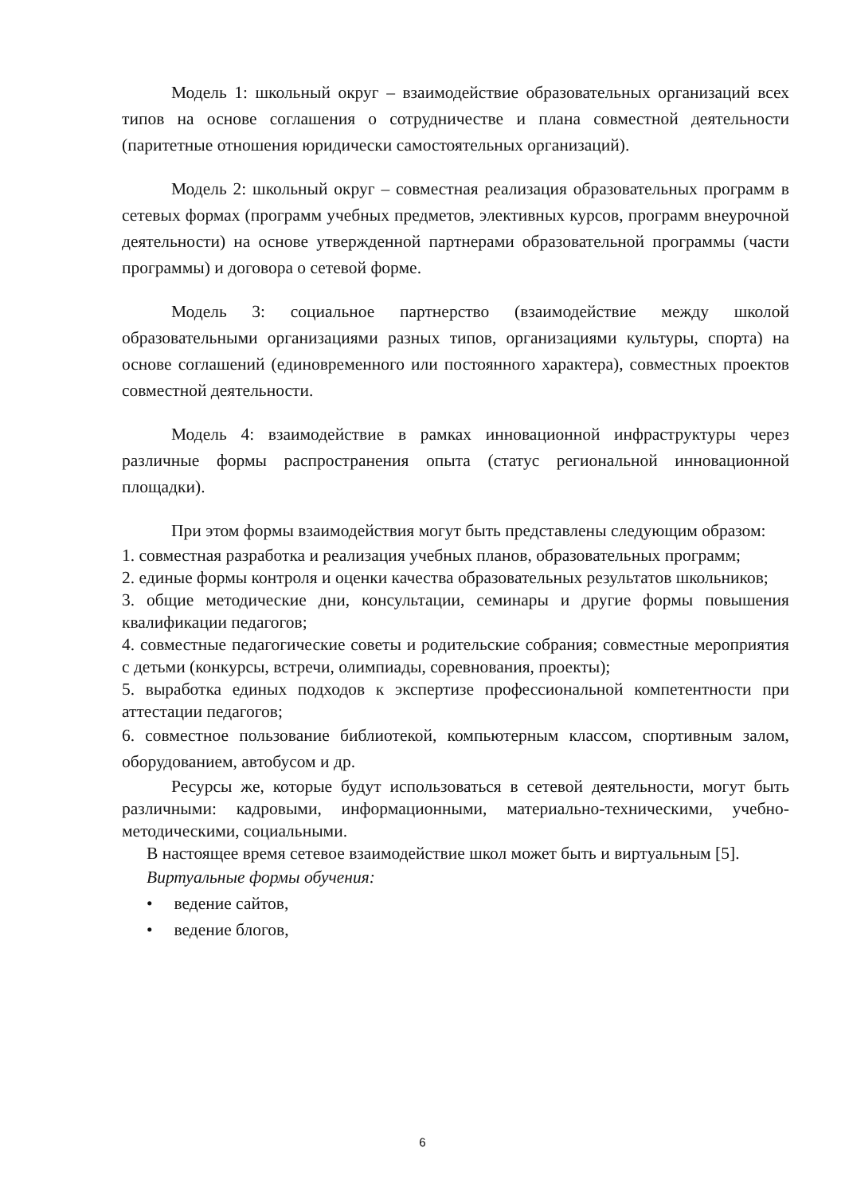Модель 1: школьный округ – взаимодействие образовательных организаций всех типов на основе соглашения о сотрудничестве и плана совместной деятельности (паритетные отношения юридически самостоятельных организаций).
Модель 2: школьный округ – совместная реализация образовательных программ в сетевых формах (программ учебных предметов, элективных курсов, программ внеурочной деятельности) на основе утвержденной партнерами образовательной программы (части программы) и договора о сетевой форме.
Модель 3: социальное партнерство (взаимодействие между школой образовательными организациями разных типов, организациями культуры, спорта) на основе соглашений (единовременного или постоянного характера), совместных проектов совместной деятельности.
Модель 4: взаимодействие в рамках инновационной инфраструктуры через различные формы распространения опыта (статус региональной инновационной площадки).
При этом формы взаимодействия могут быть представлены следующим образом:
1. совместная разработка и реализация учебных планов, образовательных программ;
2. единые формы контроля и оценки качества образовательных результатов школьников;
3. общие методические дни, консультации, семинары и другие формы повышения квалификации педагогов;
4. совместные педагогические советы и родительские собрания; совместные мероприятия с детьми (конкурсы, встречи, олимпиады, соревнования, проекты);
5. выработка единых подходов к экспертизе профессиональной компетентности при аттестации педагогов;
6. совместное пользование библиотекой, компьютерным классом, спортивным залом, оборудованием, автобусом и др.
Ресурсы же, которые будут использоваться в сетевой деятельности, могут быть различными: кадровыми, информационными, материально-техническими, учебно-методическими, социальными.
В настоящее время сетевое взаимодействие школ может быть и виртуальным [5].
Виртуальные формы обучения:
• ведение сайтов,
• ведение блогов,
6